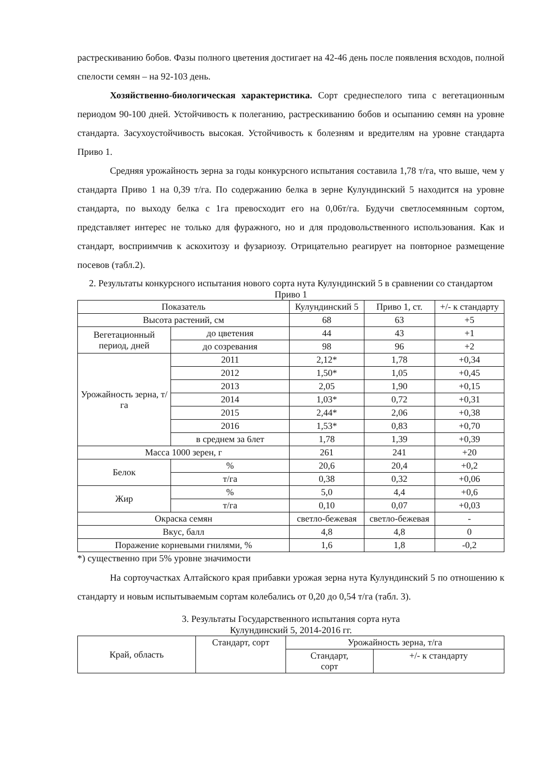растрескиванию бобов. Фазы полного цветения достигает на 42-46 день после появления всходов, полной спелости семян – на 92-103 день.
Хозяйственно-биологическая характеристика. Сорт среднеспелого типа с вегетационным периодом 90-100 дней. Устойчивость к полеганию, растрескиванию бобов и осыпанию семян на уровне стандарта. Засухоустойчивость высокая. Устойчивость к болезням и вредителям на уровне стандарта Приво 1.
Средняя урожайность зерна за годы конкурсного испытания составила 1,78 т/га, что выше, чем у стандарта Приво 1 на 0,39 т/га. По содержанию белка в зерне Кулундинский 5 находится на уровне стандарта, по выходу белка с 1га превосходит его на 0,06т/га. Будучи светлосемянным сортом, представляет интерес не только для фуражного, но и для продовольственного использования. Как и стандарт, восприимчив к аскохитозу и фузариозу. Отрицательно реагирует на повторное размещение посевов (табл.2).
2. Результаты конкурсного испытания нового сорта нута Кулундинский 5 в сравнении со стандартом Приво 1
| Показатель | | Кулундинский 5 | Приво 1, ст. | +/- к стандарту |
| --- | --- | --- | --- | --- |
| Высота растений, см | | 68 | 63 | +5 |
| Вегетационный период, дней | до цветения | 44 | 43 | +1 |
| | до созревания | 98 | 96 | +2 |
| Урожайность зерна, т/га | 2011 | 2,12* | 1,78 | +0,34 |
| | 2012 | 1,50* | 1,05 | +0,45 |
| | 2013 | 2,05 | 1,90 | +0,15 |
| | 2014 | 1,03* | 0,72 | +0,31 |
| | 2015 | 2,44* | 2,06 | +0,38 |
| | 2016 | 1,53* | 0,83 | +0,70 |
| | в среднем за 6лет | 1,78 | 1,39 | +0,39 |
| Масса 1000 зерен, г | | 261 | 241 | +20 |
| Белок | % | 20,6 | 20,4 | +0,2 |
| | т/га | 0,38 | 0,32 | +0,06 |
| Жир | % | 5,0 | 4,4 | +0,6 |
| | т/га | 0,10 | 0,07 | +0,03 |
| Окраска семян | | светло-бежевая | светло-бежевая | - |
| Вкус, балл | | 4,8 | 4,8 | 0 |
| Поражение корневыми гнилями, % | | 1,6 | 1,8 | -0,2 |
*) существенно при 5% уровне значимости
На сортоучастках Алтайского края прибавки урожая зерна нута Кулундинский 5 по отношению к стандарту и новым испытываемым сортам колебались от 0,20 до 0,54 т/га (табл. 3).
3. Результаты Государственного испытания сорта нута
Кулундинский 5, 2014-2016 гг.
| Край, область | Стандарт, сорт | Урожайность зерна, т/га | |
| --- | --- | --- | --- |
| | | Стандарт, сорт | +/- к стандарту |